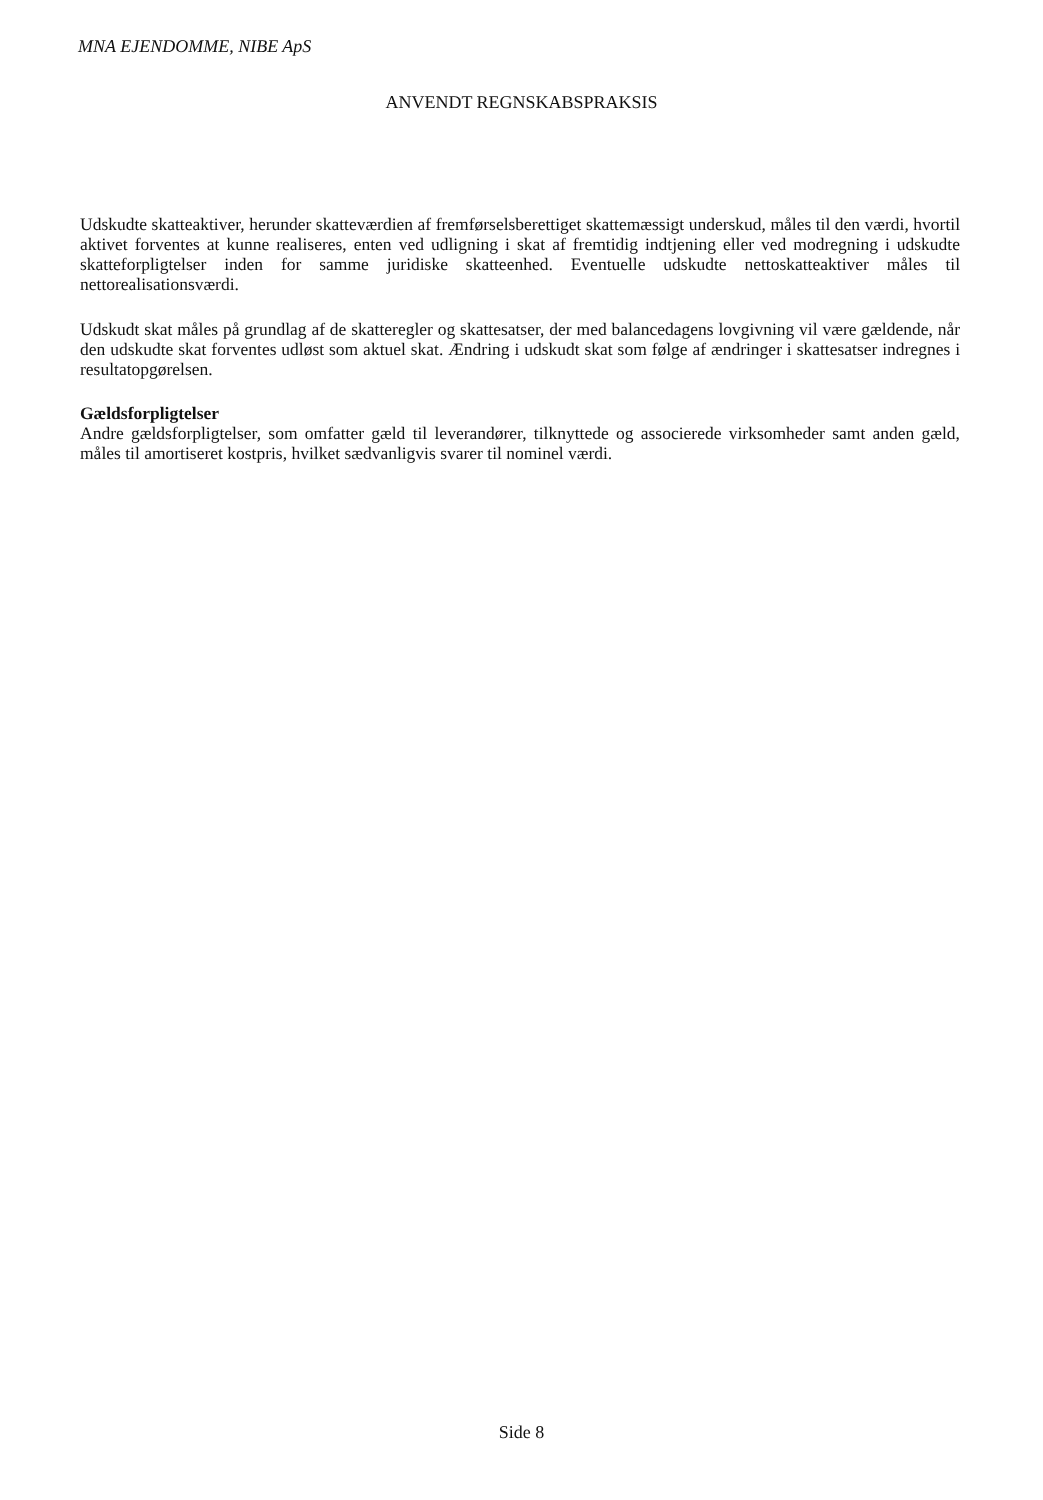MNA EJENDOMME, NIBE ApS
ANVENDT REGNSKABSPRAKSIS
Udskudte skatteaktiver, herunder skatteværdien af fremførselsberettiget skattemæssigt underskud, måles til den værdi, hvortil aktivet forventes at kunne realiseres, enten ved udligning i skat af fremtidig indtjening eller ved modregning i udskudte skatteforpligtelser inden for samme juridiske skatteenhed. Eventuelle udskudte nettoskatteaktiver måles til nettorealisationsværdi.
Udskudt skat måles på grundlag af de skatteregler og skattesatser, der med balancedagens lovgivning vil være gældende, når den udskudte skat forventes udløst som aktuel skat. Ændring i udskudt skat som følge af ændringer i skattesatser indregnes i resultatopgørelsen.
Gældsforpligtelser
Andre gældsforpligtelser, som omfatter gæld til leverandører, tilknyttede og associerede virksomheder samt anden gæld, måles til amortiseret kostpris, hvilket sædvanligvis svarer til nominel værdi.
Side 8